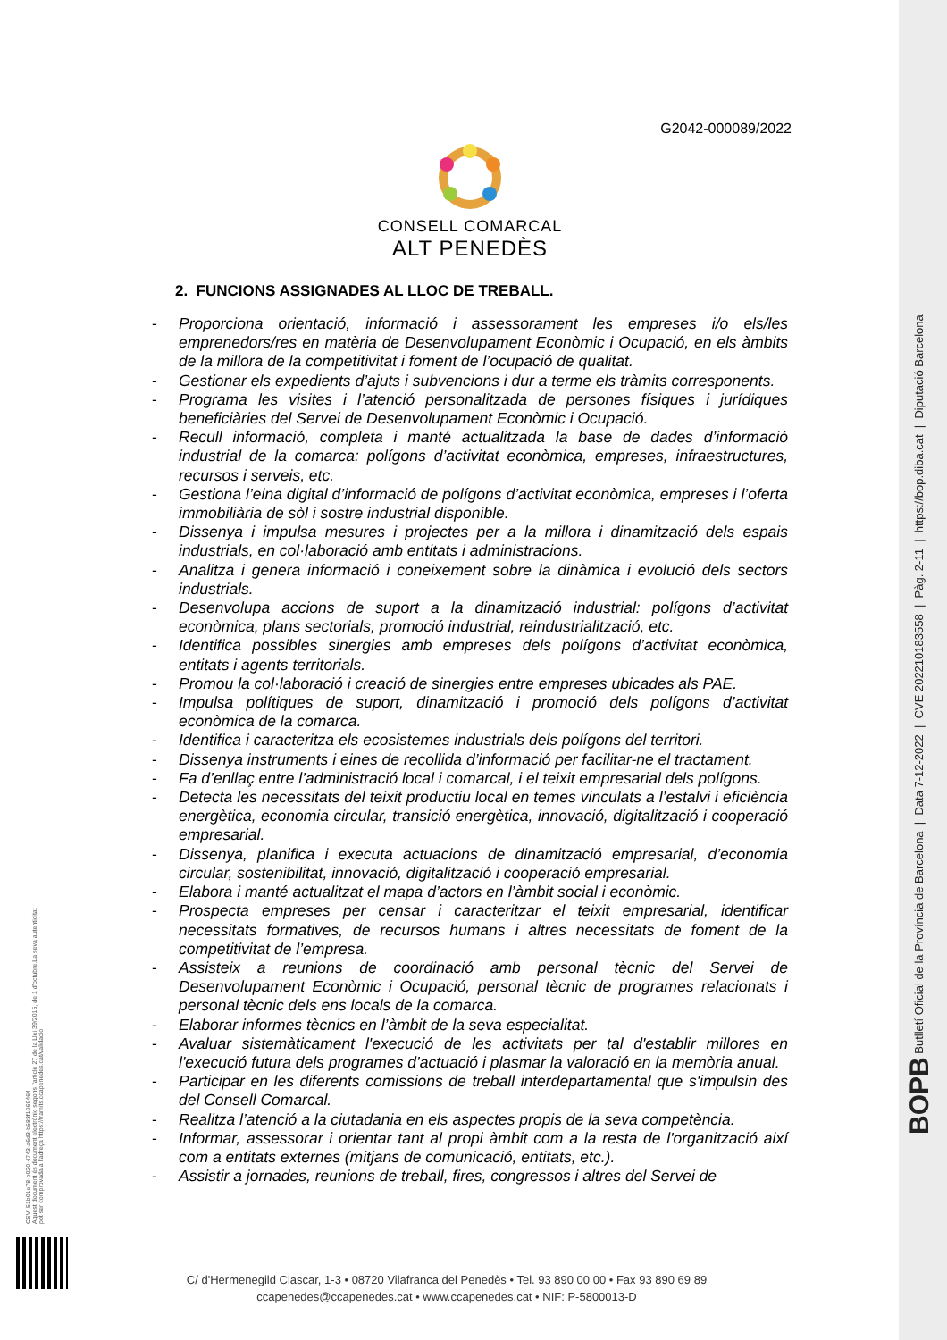BOPB Butlletí Oficial de la Província de Barcelona | Data 7-12-2022 | CVE 202210183558 | Pàg. 2-11 | https://bop.diba.cat | Diputació Barcelona
CSV: 51b01e78-b020-4743-a6d3-b583f1069464
Aquest document és document electrònic segons l'article 27 de la Llei 39/2015, de 1 d'octubre.La seva autenticitat
pot ser comprovada a l'adreça https://tramits.ccapenedes.cat/validacio
G2042-000089/2022
CONSELL COMARCAL
ALT PENEDÈS
2. FUNCIONS ASSIGNADES AL LLOC DE TREBALL.
- Proporciona orientació, informació i assessorament les empreses i/o els/les emprenedors/res en matèria de Desenvolupament Econòmic i Ocupació, en els àmbits de la millora de la competitivitat i foment de l’ocupació de qualitat.
- Gestionar els expedients d’ajuts i subvencions i dur a terme els tràmits corresponents.
- Programa les visites i l’atenció personalitzada de persones físiques i jurídiques beneficiàries del Servei de Desenvolupament Econòmic i Ocupació.
- Recull informació, completa i manté actualitzada la base de dades d’informació industrial de la comarca: polígons d’activitat econòmica, empreses, infraestructures, recursos i serveis, etc.
- Gestiona l’eina digital d’informació de polígons d’activitat econòmica, empreses i l’oferta immobiliària de sòl i sostre industrial disponible.
- Dissenya i impulsa mesures i projectes per a la millora i dinamització dels espais industrials, en col·laboració amb entitats i administracions.
- Analitza i genera informació i coneixement sobre la dinàmica i evolució dels sectors industrials.
- Desenvolupa accions de suport a la dinamització industrial: polígons d’activitat econòmica, plans sectorials, promoció industrial, reindustrialització, etc.
- Identifica possibles sinergies amb empreses dels polígons d’activitat econòmica, entitats i agents territorials.
- Promou la col·laboració i creació de sinergies entre empreses ubicades als PAE.
- Impulsa polítiques de suport, dinamització i promoció dels polígons d’activitat econòmica de la comarca.
- Identifica i caracteritza els ecosistemes industrials dels polígons del territori.
- Dissenya instruments i eines de recollida d’informació per facilitar-ne el tractament.
- Fa d’enllaç entre l’administració local i comarcal, i el teixit empresarial dels polígons.
- Detecta les necessitats del teixit productiu local en temes vinculats a l’estalvi i eficiència energètica, economia circular, transició energètica, innovació, digitalització i cooperació empresarial.
- Dissenya, planifica i executa actuacions de dinamització empresarial, d’economia circular, sostenibilitat, innovació, digitalització i cooperació empresarial.
- Elabora i manté actualitzat el mapa d’actors en l’àmbit social i econòmic.
- Prospecta empreses per censar i caracteritzar el teixit empresarial, identificar necessitats formatives, de recursos humans i altres necessitats de foment de la competitivitat de l’empresa.
- Assisteix a reunions de coordinació amb personal tècnic del Servei de Desenvolupament Econòmic i Ocupació, personal tècnic de programes relacionats i personal tècnic dels ens locals de la comarca.
- Elaborar informes tècnics en l’àmbit de la seva especialitat.
- Avaluar sistemàticament l'execució de les activitats per tal d'establir millores en l'execució futura dels programes d’actuació i plasmar la valoració en la memòria anual.
- Participar en les diferents comissions de treball interdepartamental que s'impulsin des del Consell Comarcal.
- Realitza l’atenció a la ciutadania en els aspectes propis de la seva competència.
- Informar, assessorar i orientar tant al propi àmbit com a la resta de l'organització així com a entitats externes (mitjans de comunicació, entitats, etc.).
- Assistir a jornades, reunions de treball, fires, congressos i altres del Servei de
C/ d'Hermenegild Clascar, 1-3 • 08720 Vilafranca del Penedès • Tel. 93 890 00 00 • Fax 93 890 69 89
ccapenedes@ccapenedes.cat • www.ccapenedes.cat • NIF: P-5800013-D